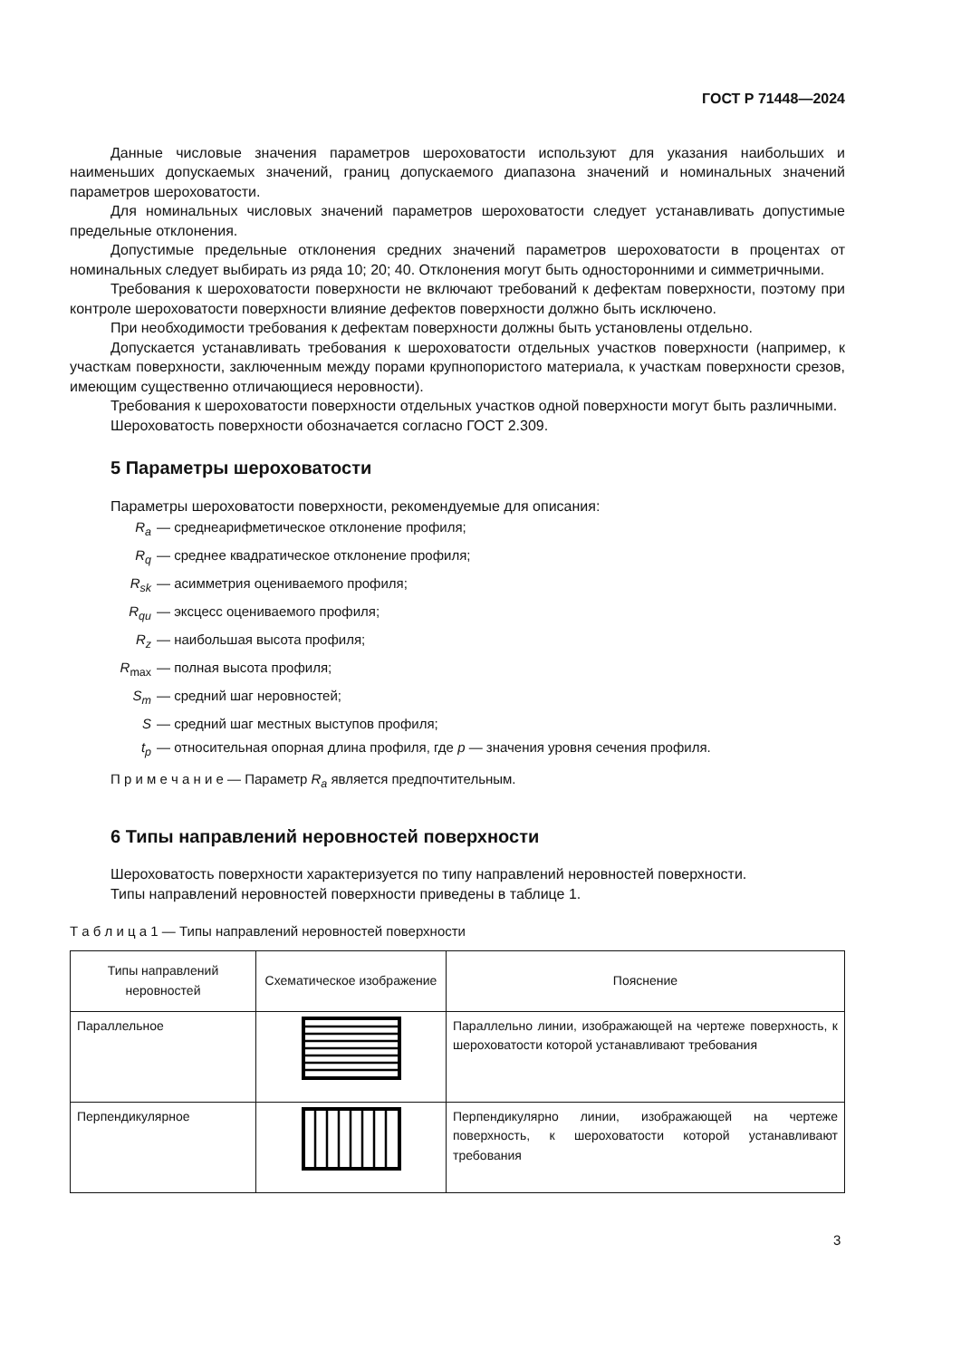ГОСТ Р 71448—2024
Данные числовые значения параметров шероховатости используют для указания наибольших и наименьших допускаемых значений, границ допускаемого диапазона значений и номинальных значений параметров шероховатости.
Для номинальных числовых значений параметров шероховатости следует устанавливать допустимые предельные отклонения.
Допустимые предельные отклонения средних значений параметров шероховатости в процентах от номинальных следует выбирать из ряда 10; 20; 40. Отклонения могут быть односторонними и симметричными.
Требования к шероховатости поверхности не включают требований к дефектам поверхности, поэтому при контроле шероховатости поверхности влияние дефектов поверхности должно быть исключено.
При необходимости требования к дефектам поверхности должны быть установлены отдельно.
Допускается устанавливать требования к шероховатости отдельных участков поверхности (например, к участкам поверхности, заключенным между порами крупнопористого материала, к участкам поверхности срезов, имеющим существенно отличающиеся неровности).
Требования к шероховатости поверхности отдельных участков одной поверхности могут быть различными.
Шероховатость поверхности обозначается согласно ГОСТ 2.309.
5 Параметры шероховатости
Параметры шероховатости поверхности, рекомендуемые для описания:
R<sub>a</sub> — среднеарифметическое отклонение профиля;
R<sub>q</sub> — среднее квадратическое отклонение профиля;
R<sub>sk</sub> — асимметрия оцениваемого профиля;
R<sub>qu</sub> — эксцесс оцениваемого профиля;
R<sub>z</sub> — наибольшая высота профиля;
R<sub>max</sub> — полная высота профиля;
S<sub>m</sub> — средний шаг неровностей;
S — средний шаг местных выступов профиля;
t<sub>p</sub> — относительная опорная длина профиля, где p — значения уровня сечения профиля.
П р и м е ч а н и е — Параметр R<sub>a</sub> является предпочтительным.
6 Типы направлений неровностей поверхности
Шероховатость поверхности характеризуется по типу направлений неровностей поверхности.
Типы направлений неровностей поверхности приведены в таблице 1.
Т а б л и ц а 1 — Типы направлений неровностей поверхности
| Типы направлений неровностей | Схематическое изображение | Пояснение |
| --- | --- | --- |
| Параллельное | | Параллельно линии, изображающей на чертеже поверхность, к шероховатости которой устанавливают требования |
| Перпендикулярное | | Перпендикулярно линии, изображающей на чертеже поверхность, к шероховатости которой устанавливают требования |
3